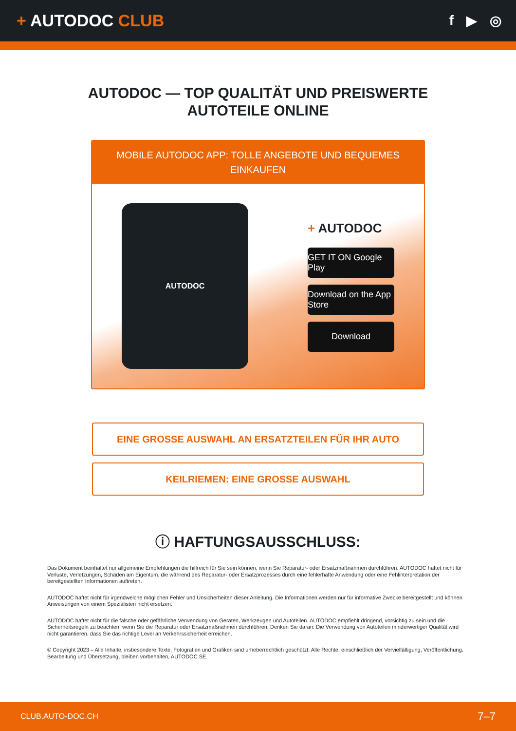+ AUTODOC CLUB
f ▶ ◎
AUTODOC — TOP QUALITÄT UND PREISWERTE
AUTOTEILE ONLINE
MOBILE AUTODOC APP: TOLLE ANGEBOTE UND BEQUEMES EINKAUFEN
AUTODOC
+ AUTODOC
GET IT ON Google Play
Download on the App Store
Download
EINE GROSSE AUSWAHL AN ERSATZTEILEN FÜR IHR AUTO
KEILRIEMEN: EINE GROSSE AUSWAHL
ⓘ HAFTUNGSAUSSCHLUSS:
Das Dokument beinhaltet nur allgemeine Empfehlungen die hilfreich für Sie sein können, wenn Sie Reparatur- oder Ersatzmaßnahmen durchführen. AUTODOC haftet nicht für Verluste, Verletzungen, Schäden am Eigentum, die während des Reparatur- oder Ersatzprozesses durch eine fehlerhafte Anwendung oder eine Fehlinterpretation der bereitgestellten Informationen auftreten.
AUTODOC haftet nicht für irgendwelche möglichen Fehler und Unsicherheiten dieser Anleitung. Die Informationen werden nur für informative Zwecke bereitgestellt und können Anweisungen von einem Spezialisten nicht ersetzen.
AUTODOC haftet nicht für die falsche oder gefährliche Verwendung von Geräten, Werkzeugen und Autoteilen. AUTODOC empfiehlt dringend, vorsichtig zu sein und die Sicherheitsregeln zu beachten, wenn Sie die Reparatur oder Ersatzmaßnahmen durchführen. Denken Sie daran: Die Verwendung von Autoteilen minderwertiger Qualität wird nicht garantieren, dass Sie das richtige Level an Verkehrssicherheit erreichen.
© Copyright 2023 – Alle Inhalte, insbesondere Texte, Fotografien und Grafiken sind urheberrechtlich geschützt. Alle Rechte, einschließlich der Vervielfältigung, Veröffentlichung, Bearbeitung und Übersetzung, bleiben vorbehalten, AUTODOC SE.
CLUB.AUTO-DOC.CH 7–7